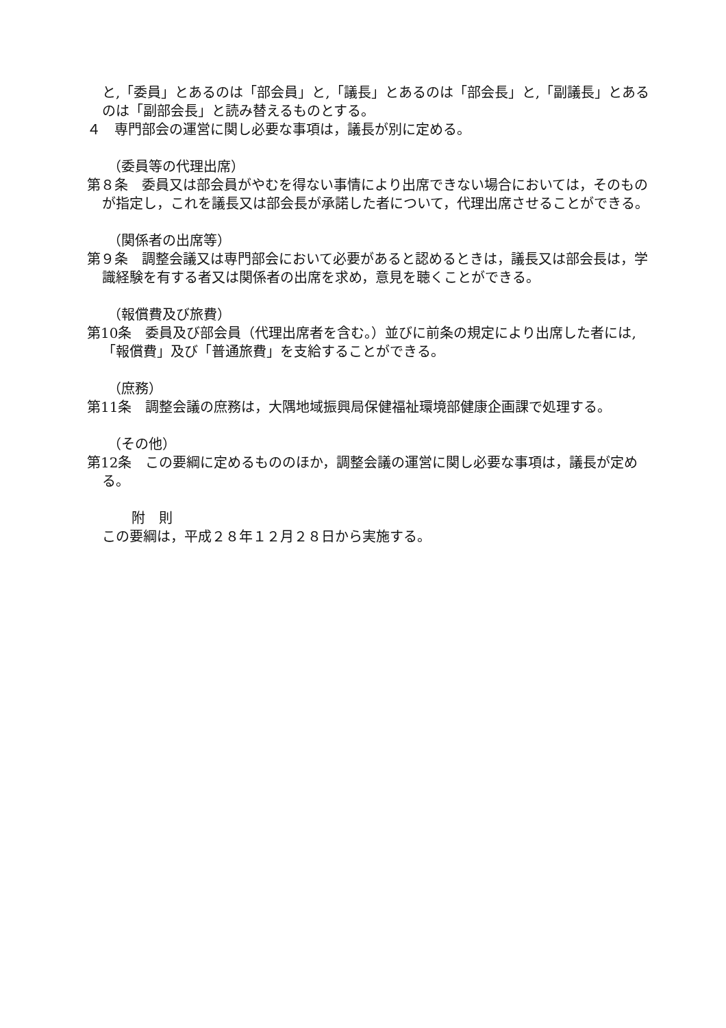と,「委員」とあるのは「部会員」と,「議長」とあるのは「部会長」と,「副議長」とあるのは「副部会長」と読み替えるものとする。
４　専門部会の運営に関し必要な事項は，議長が別に定める。
（委員等の代理出席）
第８条　委員又は部会員がやむを得ない事情により出席できない場合においては，そのものが指定し，これを議長又は部会長が承諾した者について，代理出席させることができる。
（関係者の出席等）
第９条　調整会議又は専門部会において必要があると認めるときは，議長又は部会長は，学識経験を有する者又は関係者の出席を求め，意見を聴くことができる。
（報償費及び旅費）
第10条　委員及び部会員（代理出席者を含む。）並びに前条の規定により出席した者には,「報償費」及び「普通旅費」を支給することができる。
（庶務）
第11条　調整会議の庶務は，大隅地域振興局保健福祉環境部健康企画課で処理する。
（その他）
第12条　この要綱に定めるもののほか，調整会議の運営に関し必要な事項は，議長が定める。
附　則
この要綱は，平成２８年１２月２８日から実施する。